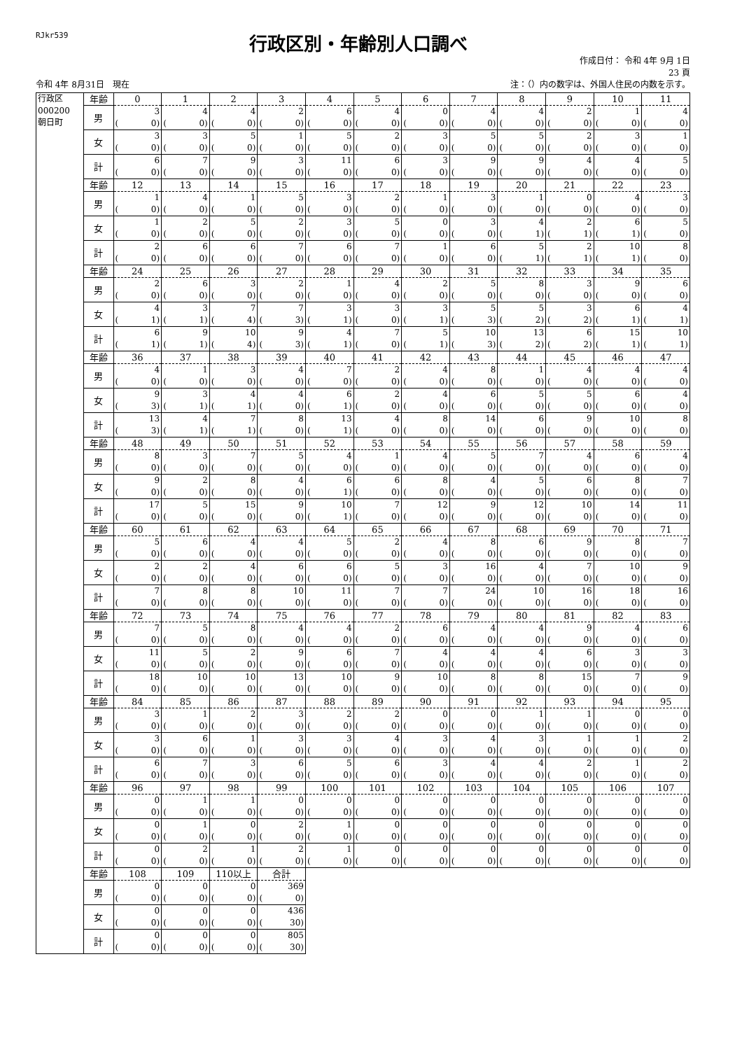RJkr539
行政区別・年齢別人口調べ
作成日付： 令和 4年 9月 1日
23 頁
令和 4年 8月31日　現在 注：（）内の数字は、外国人住民の内数を示す。
| 行政区 000200 朝日町 | 年齢 | 0 | 1 | 2 | 3 | 4 | 5 | 6 | 7 | 8 | 9 | 10 | 11 |
| | 男 | 3 ( 0) | 4 ( 0) | 4 ( 0) | 2 ( 0) | 6 ( 0) | 4 ( 0) | 0 ( 0) | 4 ( 0) | 4 ( 0) | 2 ( 0) | 1 ( 0) | 4 ( 0) |
| | 女 | 3 ( 0) | 3 ( 0) | 5 ( 0) | 1 ( 0) | 5 ( 0) | 2 ( 0) | 3 ( 0) | 5 ( 0) | 5 ( 0) | 2 ( 0) | 3 ( 0) | 1 ( 0) |
| | 計 | 6 ( 0) | 7 ( 0) | 9 ( 0) | 3 ( 0) | 11 ( 0) | 6 ( 0) | 3 ( 0) | 9 ( 0) | 9 ( 0) | 4 ( 0) | 4 ( 0) | 5 ( 0) |
| | 年齢 | 12 | 13 | 14 | 15 | 16 | 17 | 18 | 19 | 20 | 21 | 22 | 23 |
| | 男 | 1 ( 0) | 4 ( 0) | 1 ( 0) | 5 ( 0) | 3 ( 0) | 2 ( 0) | 1 ( 0) | 3 ( 0) | 1 ( 0) | 0 ( 0) | 4 ( 0) | 3 ( 0) |
| | 女 | 1 ( 0) | 2 ( 0) | 5 ( 0) | 2 ( 0) | 3 ( 0) | 5 ( 0) | 0 ( 0) | 3 ( 0) | 4 ( 1) | 2 ( 1) | 6 ( 1) | 5 ( 0) |
| | 計 | 2 ( 0) | 6 ( 0) | 6 ( 0) | 7 ( 0) | 6 ( 0) | 7 ( 0) | 1 ( 0) | 6 ( 0) | 5 ( 1) | 2 ( 1) | 10 ( 1) | 8 ( 0) |
| | 年齢 | 24 | 25 | 26 | 27 | 28 | 29 | 30 | 31 | 32 | 33 | 34 | 35 |
| | 男 | 2 ( 0) | 6 ( 0) | 3 ( 0) | 2 ( 0) | 1 ( 0) | 4 ( 0) | 2 ( 0) | 5 ( 0) | 8 ( 0) | 3 ( 0) | 9 ( 0) | 6 ( 0) |
| | 女 | 4 ( 1) | 3 ( 1) | 7 ( 4) | 7 ( 3) | 3 ( 1) | 3 ( 0) | 3 ( 1) | 5 ( 3) | 5 ( 2) | 3 ( 2) | 6 ( 1) | 4 ( 1) |
| | 計 | 6 ( 1) | 9 ( 1) | 10 ( 4) | 9 ( 3) | 4 ( 1) | 7 ( 0) | 5 ( 1) | 10 ( 3) | 13 ( 2) | 6 ( 2) | 15 ( 1) | 10 ( 1) |
| | 年齢 | 36 | 37 | 38 | 39 | 40 | 41 | 42 | 43 | 44 | 45 | 46 | 47 |
| | 男 | 4 ( 0) | 1 ( 0) | 3 ( 0) | 4 ( 0) | 7 ( 0) | 2 ( 0) | 4 ( 0) | 8 ( 0) | 1 ( 0) | 4 ( 0) | 4 ( 0) | 4 ( 0) |
| | 女 | 9 ( 3) | 3 ( 1) | 4 ( 1) | 4 ( 0) | 6 ( 1) | 2 ( 0) | 4 ( 0) | 6 ( 0) | 5 ( 0) | 5 ( 0) | 6 ( 0) | 4 ( 0) |
| | 計 | 13 ( 3) | 4 ( 1) | 7 ( 1) | 8 ( 0) | 13 ( 1) | 4 ( 0) | 8 ( 0) | 14 ( 0) | 6 ( 0) | 9 ( 0) | 10 ( 0) | 8 ( 0) |
| | 年齢 | 48 | 49 | 50 | 51 | 52 | 53 | 54 | 55 | 56 | 57 | 58 | 59 |
| | 男 | 8 ( 0) | 3 ( 0) | 7 ( 0) | 5 ( 0) | 4 ( 0) | 1 ( 0) | 4 ( 0) | 5 ( 0) | 7 ( 0) | 4 ( 0) | 6 ( 0) | 4 ( 0) |
| | 女 | 9 ( 0) | 2 ( 0) | 8 ( 0) | 4 ( 0) | 6 ( 1) | 6 ( 0) | 8 ( 0) | 4 ( 0) | 5 ( 0) | 6 ( 0) | 8 ( 0) | 7 ( 0) |
| | 計 | 17 ( 0) | 5 ( 0) | 15 ( 0) | 9 ( 0) | 10 ( 1) | 7 ( 0) | 12 ( 0) | 9 ( 0) | 12 ( 0) | 10 ( 0) | 14 ( 0) | 11 ( 0) |
| | 年齢 | 60 | 61 | 62 | 63 | 64 | 65 | 66 | 67 | 68 | 69 | 70 | 71 |
| | 男 | 5 ( 0) | 6 ( 0) | 4 ( 0) | 4 ( 0) | 5 ( 0) | 2 ( 0) | 4 ( 0) | 8 ( 0) | 6 ( 0) | 9 ( 0) | 8 ( 0) | 7 ( 0) |
| | 女 | 2 ( 0) | 2 ( 0) | 4 ( 0) | 6 ( 0) | 6 ( 0) | 5 ( 0) | 3 ( 0) | 16 ( 0) | 4 ( 0) | 7 ( 0) | 10 ( 0) | 9 ( 0) |
| | 計 | 7 ( 0) | 8 ( 0) | 8 ( 0) | 10 ( 0) | 11 ( 0) | 7 ( 0) | 7 ( 0) | 24 ( 0) | 10 ( 0) | 16 ( 0) | 18 ( 0) | 16 ( 0) |
| | 年齢 | 72 | 73 | 74 | 75 | 76 | 77 | 78 | 79 | 80 | 81 | 82 | 83 |
| | 男 | 7 ( 0) | 5 ( 0) | 8 ( 0) | 4 ( 0) | 4 ( 0) | 2 ( 0) | 6 ( 0) | 4 ( 0) | 4 ( 0) | 9 ( 0) | 4 ( 0) | 6 ( 0) |
| | 女 | 11 ( 0) | 5 ( 0) | 2 ( 0) | 9 ( 0) | 6 ( 0) | 7 ( 0) | 4 ( 0) | 4 ( 0) | 4 ( 0) | 6 ( 0) | 3 ( 0) | 3 ( 0) |
| | 計 | 18 ( 0) | 10 ( 0) | 10 ( 0) | 13 ( 0) | 10 ( 0) | 9 ( 0) | 10 ( 0) | 8 ( 0) | 8 ( 0) | 15 ( 0) | 7 ( 0) | 9 ( 0) |
| | 年齢 | 84 | 85 | 86 | 87 | 88 | 89 | 90 | 91 | 92 | 93 | 94 | 95 |
| | 男 | 3 ( 0) | 1 ( 0) | 2 ( 0) | 3 ( 0) | 2 ( 0) | 2 ( 0) | 0 ( 0) | 0 ( 0) | 1 ( 0) | 1 ( 0) | 0 ( 0) | 0 ( 0) |
| | 女 | 3 ( 0) | 6 ( 0) | 1 ( 0) | 3 ( 0) | 3 ( 0) | 4 ( 0) | 3 ( 0) | 4 ( 0) | 3 ( 0) | 1 ( 0) | 1 ( 0) | 2 ( 0) |
| | 計 | 6 ( 0) | 7 ( 0) | 3 ( 0) | 6 ( 0) | 5 ( 0) | 6 ( 0) | 3 ( 0) | 4 ( 0) | 4 ( 0) | 2 ( 0) | 1 ( 0) | 2 ( 0) |
| | 年齢 | 96 | 97 | 98 | 99 | 100 | 101 | 102 | 103 | 104 | 105 | 106 | 107 |
| | 男 | 0 ( 0) | 1 ( 0) | 1 ( 0) | 0 ( 0) | 0 ( 0) | 0 ( 0) | 0 ( 0) | 0 ( 0) | 0 ( 0) | 0 ( 0) | 0 ( 0) | 0 ( 0) |
| | 女 | 0 ( 0) | 1 ( 0) | 0 ( 0) | 2 ( 0) | 1 ( 0) | 0 ( 0) | 0 ( 0) | 0 ( 0) | 0 ( 0) | 0 ( 0) | 0 ( 0) | 0 ( 0) |
| | 計 | 0 ( 0) | 2 ( 0) | 1 ( 0) | 2 ( 0) | 1 ( 0) | 0 ( 0) | 0 ( 0) | 0 ( 0) | 0 ( 0) | 0 ( 0) | 0 ( 0) | 0 ( 0) |
| | 年齢 | 108 | 109 | 110以上 | 合計 | | | | | | | | |
| | 男 | 0 ( 0) | 0 ( 0) | 0 ( 0) | 369 ( 0) | | | | | | | | |
| | 女 | 0 ( 0) | 0 ( 0) | 0 ( 0) | 436 ( 30) | | | | | | | | |
| | 計 | 0 ( 0) | 0 ( 0) | 0 ( 0) | 805 ( 30) | | | | | | | | |